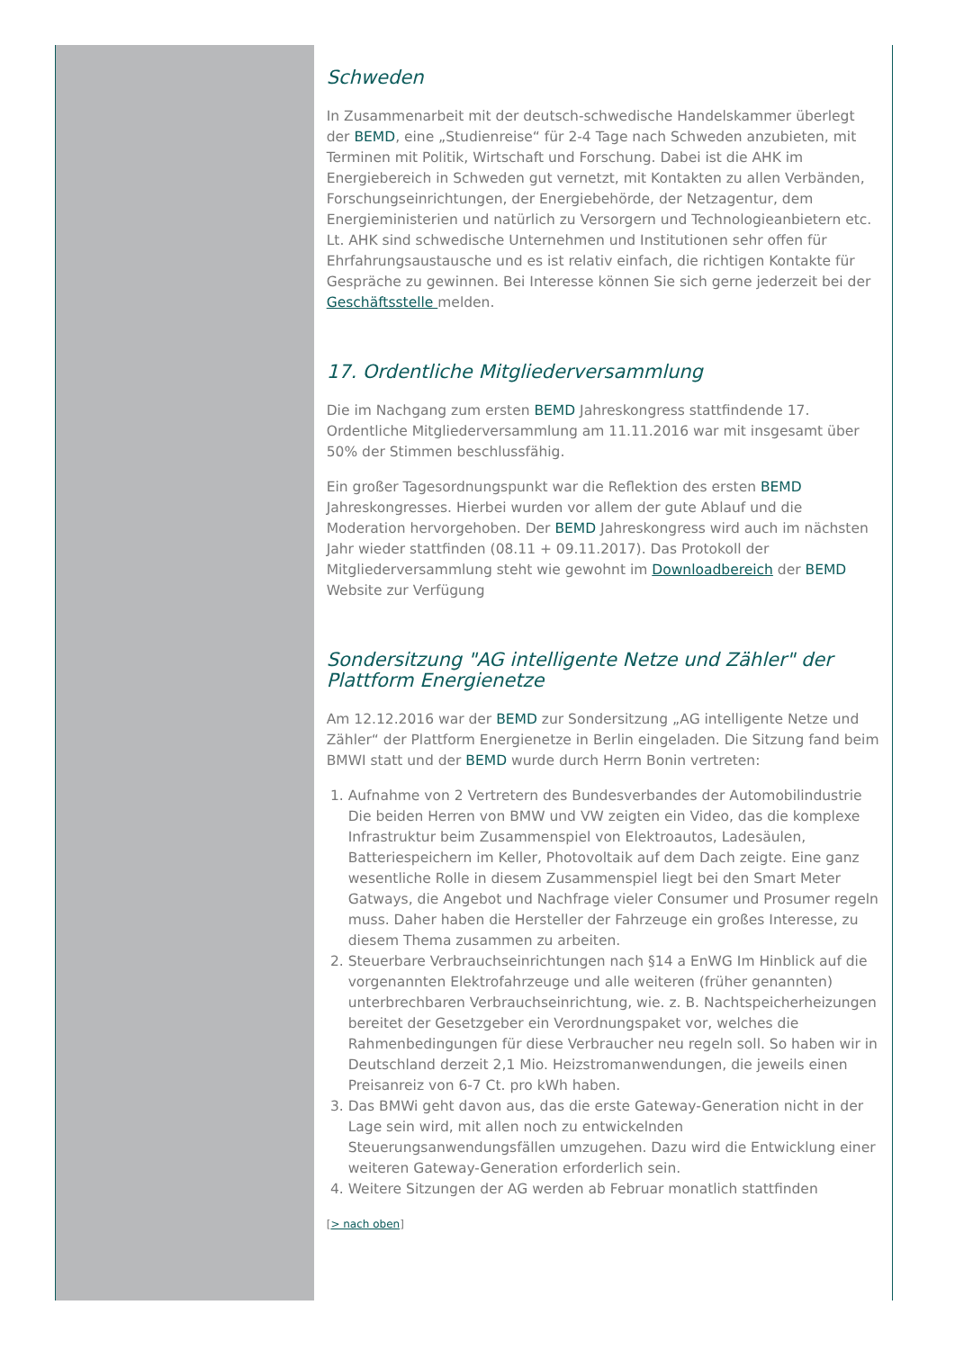Schweden
In Zusammenarbeit mit der deutsch-schwedische Handelskammer überlegt der BEMD, eine „Studienreise“ für 2-4 Tage nach Schweden anzubieten, mit Terminen mit Politik, Wirtschaft und Forschung. Dabei ist die AHK im Energiebereich in Schweden gut vernetzt, mit Kontakten zu allen Verbänden, Forschungseinrichtungen, der Energiebehörde, der Netzagentur, dem Energieministerien und natürlich zu Versorgern und Technologieanbietern etc. Lt. AHK sind schwedische Unternehmen und Institutionen sehr offen für Ehrfahrungsaustausche und es ist relativ einfach, die richtigen Kontakte für Gespräche zu gewinnen. Bei Interesse können Sie sich gerne jederzeit bei der Geschäftsstelle melden.
17. Ordentliche Mitgliederversammlung
Die im Nachgang zum ersten BEMD Jahreskongress stattfindende 17. Ordentliche Mitgliederversammlung am 11.11.2016 war mit insgesamt über 50% der Stimmen beschlussfähig.
Ein großer Tagesordnungspunkt war die Reflektion des ersten BEMD Jahreskongresses. Hierbei wurden vor allem der gute Ablauf und die Moderation hervorgehoben. Der BEMD Jahreskongress wird auch im nächsten Jahr wieder stattfinden (08.11 + 09.11.2017). Das Protokoll der Mitgliederversammlung steht wie gewohnt im Downloadbereich der BEMD Website zur Verfügung
Sondersitzung "AG intelligente Netze und Zähler" der Plattform Energienetze
Am 12.12.2016 war der BEMD zur Sondersitzung „AG intelligente Netze und Zähler“ der Plattform Energienetze in Berlin eingeladen. Die Sitzung fand beim BMWI statt und der BEMD wurde durch Herrn Bonin vertreten:
1. Aufnahme von 2 Vertretern des Bundesverbandes der Automobilindustrie Die beiden Herren von BMW und VW zeigten ein Video, das die komplexe Infrastruktur beim Zusammenspiel von Elektroautos, Ladesäulen, Batteriespeichern im Keller, Photovoltaik auf dem Dach zeigte. Eine ganz wesentliche Rolle in diesem Zusammenspiel liegt bei den Smart Meter Gatways, die Angebot und Nachfrage vieler Consumer und Prosumer regeln muss. Daher haben die Hersteller der Fahrzeuge ein großes Interesse, zu diesem Thema zusammen zu arbeiten.
2. Steuerbare Verbrauchseinrichtungen nach §14 a EnWG Im Hinblick auf die vorgenannten Elektrofahrzeuge und alle weiteren (früher genannten) unterbrechbaren Verbrauchseinrichtung, wie. z. B. Nachtspeicherheizungen bereitet der Gesetzgeber ein Verordnungspaket vor, welches die Rahmenbedingungen für diese Verbraucher neu regeln soll. So haben wir in Deutschland derzeit 2,1 Mio. Heizstromanwendungen, die jeweils einen Preisanreiz von 6-7 Ct. pro kWh haben.
3. Das BMWi geht davon aus, das die erste Gateway-Generation nicht in der Lage sein wird, mit allen noch zu entwickelnden Steuerungsanwendungsfällen umzugehen. Dazu wird die Entwicklung einer weiteren Gateway-Generation erforderlich sein.
4. Weitere Sitzungen der AG werden ab Februar monatlich stattfinden
[> nach oben]